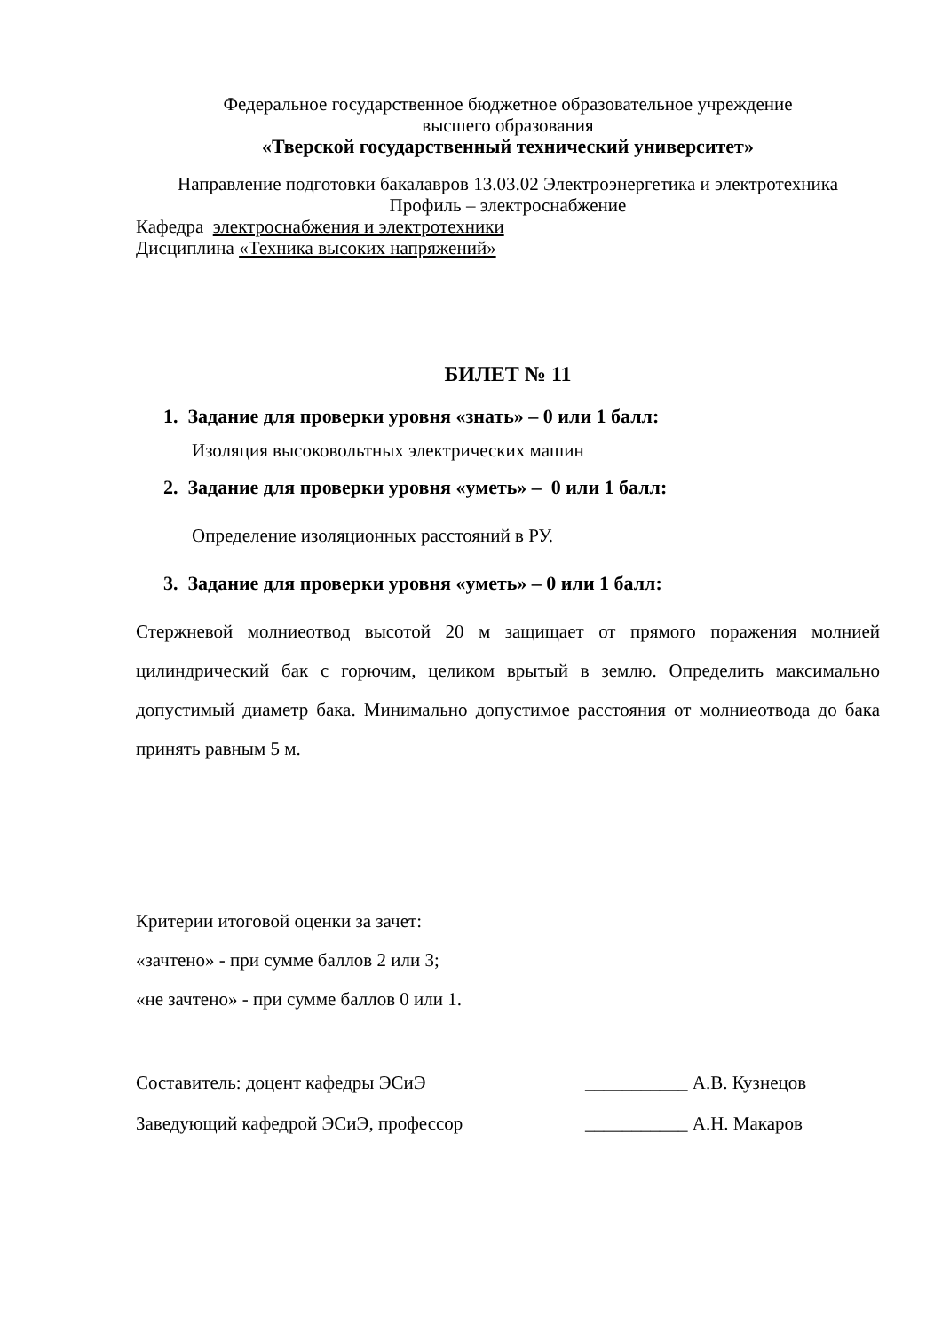Федеральное государственное бюджетное образовательное учреждение
высшего образования
«Тверской государственный технический университет»
Направление подготовки бакалавров 13.03.02 Электроэнергетика и электротехника
Профиль – электроснабжение
Кафедра электроснабжения и электротехники
Дисциплина «Техника высоких напряжений»
БИЛЕТ № 11
1. Задание для проверки уровня «знать» – 0 или 1 балл:
Изоляция высоковольтных электрических машин
2. Задание для проверки уровня «уметь» – 0 или 1 балл:
Определение изоляционных расстояний в РУ.
3. Задание для проверки уровня «уметь» – 0 или 1 балл:
Стержневой молниеотвод высотой 20 м защищает от прямого поражения молнией цилиндрический бак с горючим, целиком врытый в землю. Определить максимально допустимый диаметр бака. Минимально допустимое расстояния от молниеотвода до бака принять равным 5 м.
Критерии итоговой оценки за зачет:
«зачтено» - при сумме баллов 2 или 3;
«не зачтено» - при сумме баллов 0 или 1.
Составитель: доцент кафедры ЭСиЭ ___________ А.В. Кузнецов
Заведующий кафедрой ЭСиЭ, профессор ___________ А.Н. Макаров